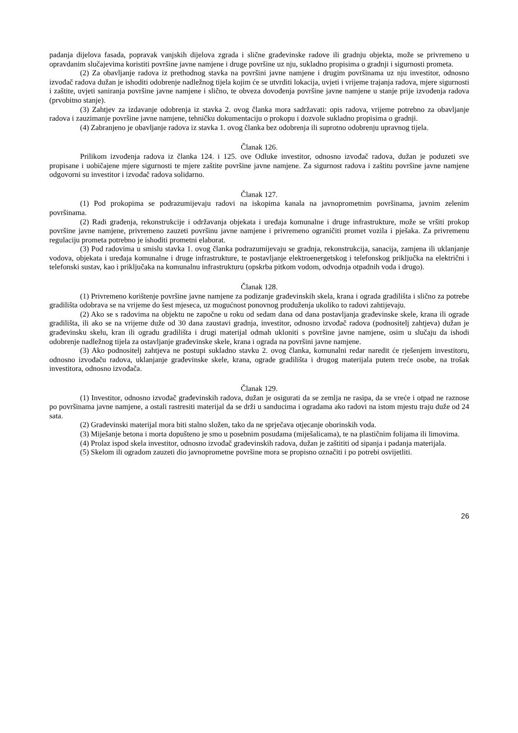padanja dijelova fasada, popravak vanjskih dijelova zgrada i slične građevinske radove ili gradnju objekta, može se privremeno u opravdanim slučajevima koristiti površine javne namjene i druge površine uz nju, sukladno propisima o gradnji i sigurnosti prometa.
(2) Za obavljanje radova iz prethodnog stavka na površini javne namjene i drugim površinama uz nju investitor, odnosno izvođač radova dužan je ishoditi odobrenje nadležnog tijela kojim će se utvrditi lokacija, uvjeti i vrijeme trajanja radova, mjere sigurnosti i zaštite, uvjeti saniranja površine javne namjene i slično, te obveza dovođenja površine javne namjene u stanje prije izvođenja radova (prvobitno stanje).
(3) Zahtjev za izdavanje odobrenja iz stavka 2. ovog članka mora sadržavati: opis radova, vrijeme potrebno za obavljanje radova i zauzimanje površine javne namjene, tehničku dokumentaciju o prokopu i dozvole sukladno propisima o gradnji.
(4) Zabranjeno je obavljanje radova iz stavka 1. ovog članka bez odobrenja ili suprotno odobrenju upravnog tijela.
Članak 126.
Prilikom izvođenja radova iz članka 124. i 125. ove Odluke investitor, odnosno izvođač radova, dužan je poduzeti sve propisane i uobičajene mjere sigurnosti te mjere zaštite površine javne namjene. Za sigurnost radova i zaštitu površine javne namjene odgovorni su investitor i izvođač radova solidarno.
Članak 127.
(1) Pod prokopima se podrazumijevaju radovi na iskopima kanala na javnoprometnim površinama, javnim zelenim površinama.
(2) Radi građenja, rekonstrukcije i održavanja objekata i uređaja komunalne i druge infrastrukture, može se vršiti prokop površine javne namjene, privremeno zauzeti površinu javne namjene i privremeno ograničiti promet vozila i pješaka. Za privremenu regulaciju prometa potrebno je ishoditi prometni elaborat.
(3) Pod radovima u smislu stavka 1. ovog članka podrazumijevaju se gradnja, rekonstrukcija, sanacija, zamjena ili uklanjanje vodova, objekata i uređaja komunalne i druge infrastrukture, te postavljanje elektroenergetskog i telefonskog priključka na električni i telefonski sustav, kao i priključaka na komunalnu infrastrukturu (opskrba pitkom vodom, odvodnja otpadnih voda i drugo).
Članak 128.
(1) Privremeno korištenje površine javne namjene za podizanje građevinskih skela, krana i ograda gradilišta i slično za potrebe gradilišta odobrava se na vrijeme do šest mjeseca, uz mogućnost ponovnog produženja ukoliko to radovi zahtijevaju.
(2) Ako se s radovima na objektu ne započne u roku od sedam dana od dana postavljanja građevinske skele, krana ili ograde gradilišta, ili ako se na vrijeme duže od 30 dana zaustavi gradnja, investitor, odnosno izvođač radova (podnositelj zahtjeva) dužan je građevinsku skelu, kran ili ogradu gradilišta i drugi materijal odmah ukloniti s površine javne namjene, osim u slučaju da ishodi odobrenje nadležnog tijela za ostavljanje građevinske skele, krana i ograda na površini javne namjene.
(3) Ako podnositelj zahtjeva ne postupi sukladno stavku 2. ovog članka, komunalni redar naredit će rješenjem investitoru, odnosno izvođaču radova, uklanjanje građevinske skele, krana, ograde gradilišta i drugog materijala putem treće osobe, na trošak investitora, odnosno izvođača.
Članak 129.
(1) Investitor, odnosno izvođač građevinskih radova, dužan je osigurati da se zemlja ne rasipa, da se vreće i otpad ne raznose po površinama javne namjene, a ostali rastresiti materijal da se drži u sanducima i ogradama ako radovi na istom mjestu traju duže od 24 sata.
(2) Građevinski materijal mora biti stalno složen, tako da ne sprječava otjecanje oborinskih voda.
(3) Miješanje betona i morta dopušteno je smo u posebnim posudama (miješalicama), te na plastičnim folijama ili limovima.
(4) Prolaz ispod skela investitor, odnosno izvođač građevinskih radova, dužan je zaštititi od sipanja i padanja materijala.
(5) Skelom ili ogradom zauzeti dio javnoprometne površine mora se propisno označiti i po potrebi osvijetliti.
26